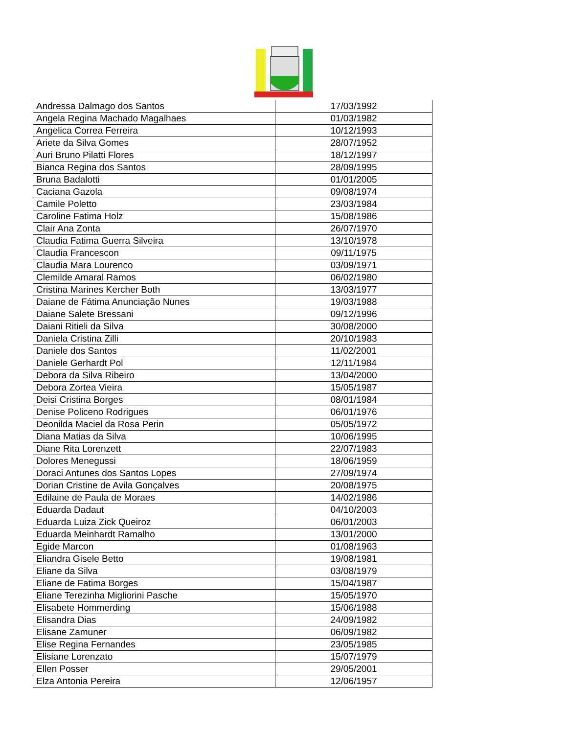| Andressa Dalmago dos Santos | 17/03/1992 |
| Angela Regina Machado Magalhaes | 01/03/1982 |
| Angelica Correa Ferreira | 10/12/1993 |
| Ariete da Silva Gomes | 28/07/1952 |
| Auri Bruno Pilatti Flores | 18/12/1997 |
| Bianca Regina dos Santos | 28/09/1995 |
| Bruna Badalotti | 01/01/2005 |
| Caciana Gazola | 09/08/1974 |
| Camile Poletto | 23/03/1984 |
| Caroline Fatima Holz | 15/08/1986 |
| Clair Ana Zonta | 26/07/1970 |
| Claudia Fatima Guerra Silveira | 13/10/1978 |
| Claudia Francescon | 09/11/1975 |
| Claudia Mara Lourenco | 03/09/1971 |
| Clemilde Amaral Ramos | 06/02/1980 |
| Cristina Marines Kercher Both | 13/03/1977 |
| Daiane de Fátima Anunciação Nunes | 19/03/1988 |
| Daiane Salete Bressani | 09/12/1996 |
| Daiani Ritieli da Silva | 30/08/2000 |
| Daniela Cristina Zilli | 20/10/1983 |
| Daniele dos Santos | 11/02/2001 |
| Daniele Gerhardt Pol | 12/11/1984 |
| Debora da Silva Ribeiro | 13/04/2000 |
| Debora Zortea Vieira | 15/05/1987 |
| Deisi Cristina Borges | 08/01/1984 |
| Denise Policeno Rodrigues | 06/01/1976 |
| Deonilda Maciel da Rosa Perin | 05/05/1972 |
| Diana Matias da Silva | 10/06/1995 |
| Diane Rita Lorenzett | 22/07/1983 |
| Dolores Menegussi | 18/06/1959 |
| Doraci Antunes dos Santos Lopes | 27/09/1974 |
| Dorian Cristine de Avila Gonçalves | 20/08/1975 |
| Edilaine de Paula de Moraes | 14/02/1986 |
| Eduarda Dadaut | 04/10/2003 |
| Eduarda Luiza Zick Queiroz | 06/01/2003 |
| Eduarda Meinhardt Ramalho | 13/01/2000 |
| Egide Marcon | 01/08/1963 |
| Eliandra Gisele Betto | 19/08/1981 |
| Eliane da Silva | 03/08/1979 |
| Eliane de Fatima Borges | 15/04/1987 |
| Eliane Terezinha Migliorini Pasche | 15/05/1970 |
| Elisabete Hommerding | 15/06/1988 |
| Elisandra Dias | 24/09/1982 |
| Elisane Zamuner | 06/09/1982 |
| Elise Regina Fernandes | 23/05/1985 |
| Elisiane Lorenzato | 15/07/1979 |
| Ellen Posser | 29/05/2001 |
| Elza Antonia Pereira | 12/06/1957 |